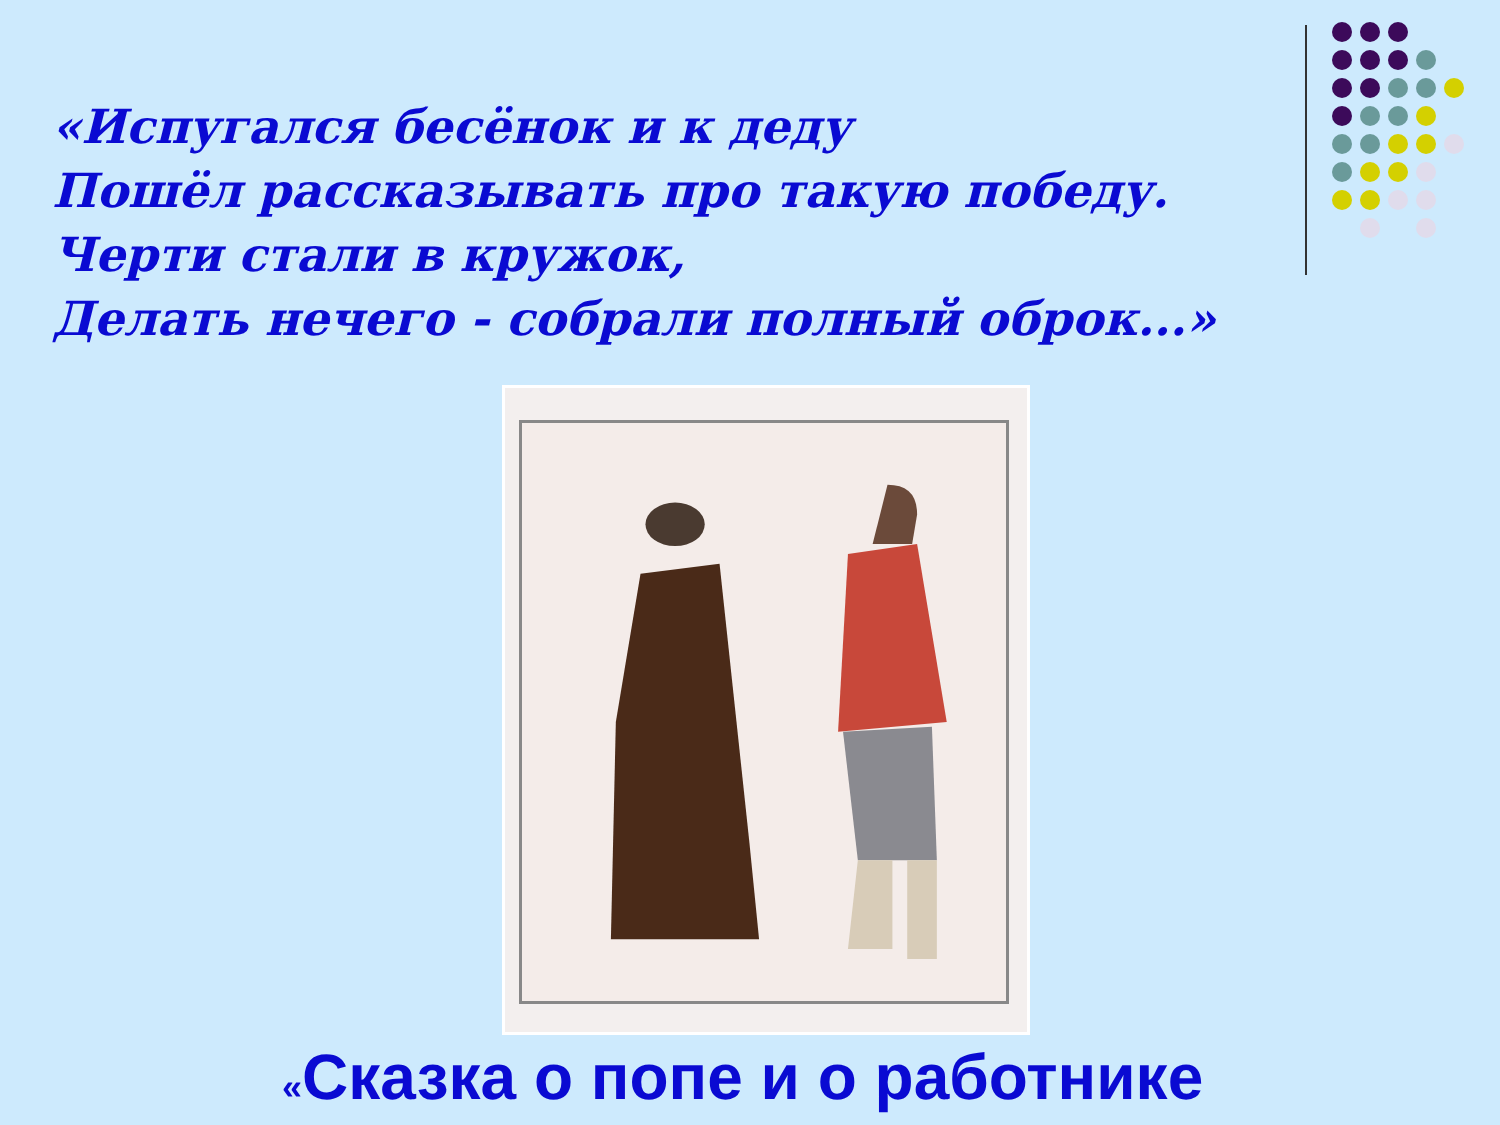«Испугался бесёнок и к деду
Пошёл рассказывать про такую победу.
Черти стали в кружок,
Делать нечего - собрали полный оброк...»
«Сказка о попе и о работнике